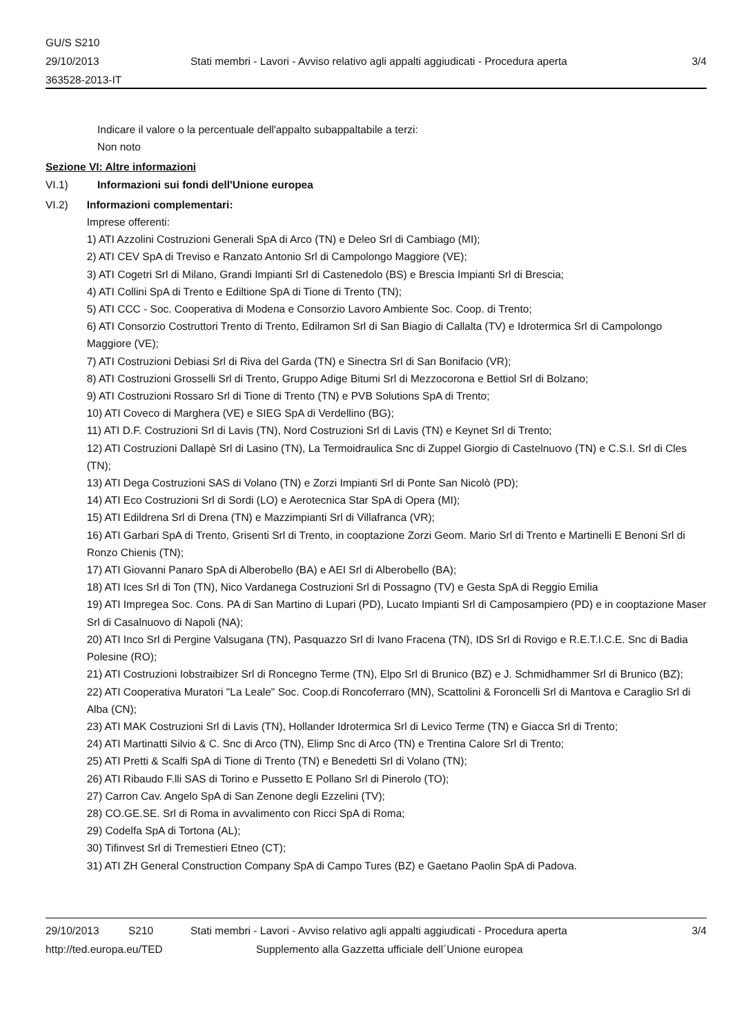GU/S S210
29/10/2013
363528-2013-IT
Stati membri - Lavori - Avviso relativo agli appalti aggiudicati - Procedura aperta
3/4
Indicare il valore o la percentuale dell'appalto subappaltabile a terzi:
Non noto
Sezione VI: Altre informazioni
VI.1) Informazioni sui fondi dell'Unione europea
VI.2) Informazioni complementari:
Imprese offerenti:
1) ATI Azzolini Costruzioni Generali SpA di Arco (TN) e Deleo Srl di Cambiago (MI);
2) ATI CEV SpA di Treviso e Ranzato Antonio Srl di Campolongo Maggiore (VE);
3) ATI Cogetri Srl di Milano, Grandi Impianti Srl di Castenedolo (BS) e Brescia Impianti Srl di Brescia;
4) ATI Collini SpA di Trento e Ediltione SpA di Tione di Trento (TN);
5) ATI CCC - Soc. Cooperativa di Modena e Consorzio Lavoro Ambiente Soc. Coop. di Trento;
6) ATI Consorzio Costruttori Trento di Trento, Edilramon Srl di San Biagio di Callalta (TV) e Idrotermica Srl di Campolongo Maggiore (VE);
7) ATI Costruzioni Debiasi Srl di Riva del Garda (TN) e Sinectra Srl di San Bonifacio (VR);
8) ATI Costruzioni Grosselli Srl di Trento, Gruppo Adige Bitumi Srl di Mezzocorona e Bettiol Srl di Bolzano;
9) ATI Costruzioni Rossaro Srl di Tione di Trento (TN) e PVB Solutions SpA di Trento;
10) ATI Coveco di Marghera (VE) e SIEG SpA di Verdellino (BG);
11) ATI D.F. Costruzioni Srl di Lavis (TN), Nord Costruzioni Srl di Lavis (TN) e Keynet Srl di Trento;
12) ATI Costruzioni Dallapè Srl di Lasino (TN), La Termoidraulica Snc di Zuppel Giorgio di Castelnuovo (TN) e C.S.I. Srl di Cles (TN);
13) ATI Dega Costruzioni SAS di Volano (TN) e Zorzi Impianti Srl di Ponte San Nicolò (PD);
14) ATI Eco Costruzioni Srl di Sordi (LO) e Aerotecnica Star SpA di Opera (MI);
15) ATI Edildrena Srl di Drena (TN) e Mazzimpianti Srl di Villafranca (VR);
16) ATI Garbari SpA di Trento, Grisenti Srl di Trento, in cooptazione Zorzi Geom. Mario Srl di Trento e Martinelli E Benoni Srl di Ronzo Chienis (TN);
17) ATI Giovanni Panaro SpA di Alberobello (BA) e AEI Srl di Alberobello (BA);
18) ATI Ices Srl di Ton (TN), Nico Vardanega Costruzioni Srl di Possagno (TV) e Gesta SpA di Reggio Emilia
19) ATI Impregea Soc. Cons. PA di San Martino di Lupari (PD), Lucato Impianti Srl di Camposampiero (PD) e in cooptazione Maser Srl di Casalnuovo di Napoli (NA);
20) ATI Inco Srl di Pergine Valsugana (TN), Pasquazzo Srl di Ivano Fracena (TN), IDS Srl di Rovigo e R.E.T.I.C.E. Snc di Badia Polesine (RO);
21) ATI Costruzioni Iobstraibizer Srl di Roncegno Terme (TN), Elpo Srl di Brunico (BZ) e J. Schmidhammer Srl di Brunico (BZ);
22) ATI Cooperativa Muratori "La Leale" Soc. Coop.di Roncoferraro (MN), Scattolini & Foroncelli Srl di Mantova e Caraglio Srl di Alba (CN);
23) ATI MAK Costruzioni Srl di Lavis (TN), Hollander Idrotermica Srl di Levico Terme (TN) e Giacca Srl di Trento;
24) ATI Martinatti Silvio & C. Snc di Arco (TN), Elimp Snc di Arco (TN) e Trentina Calore Srl di Trento;
25) ATI Pretti & Scalfi SpA di Tione di Trento (TN) e Benedetti Srl di Volano (TN);
26) ATI Ribaudo F.lli SAS di Torino e Pussetto E Pollano Srl di Pinerolo (TO);
27) Carron Cav. Angelo SpA di San Zenone degli Ezzelini (TV);
28) CO.GE.SE. Srl di Roma in avvalimento con Ricci SpA di Roma;
29) Codelfa SpA di Tortona (AL);
30) Tifinvest Srl di Tremestieri Etneo (CT);
31) ATI ZH General Construction Company SpA di Campo Tures (BZ) e Gaetano Paolin SpA di Padova.
29/10/2013 S210 Stati membri - Lavori - Avviso relativo agli appalti aggiudicati - Procedura aperta 3/4
http://ted.europa.eu/TED Supplemento alla Gazzetta ufficiale dell´Unione europea